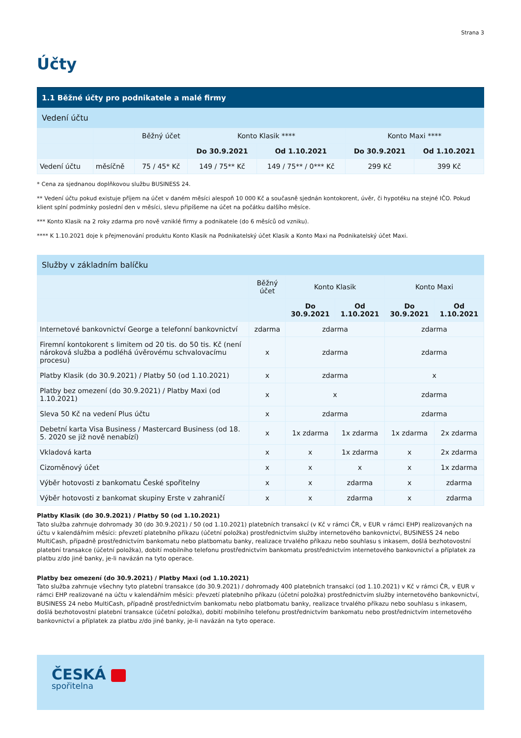Strana 3
Účty
1.1 Běžné účty pro podnikatele a malé firmy
Vedení účtu
| | | Běžný účet | Konto Klasik **** | | Konto Maxi **** | |
| --- | --- | --- | --- | --- | --- | --- |
| | | | Do 30.9.2021 | Od 1.10.2021 | Do 30.9.2021 | Od 1.10.2021 |
| Vedení účtu | měsíčně | 75 / 45* Kč | 149 / 75** Kč | 149 / 75** / 0*** Kč | 299 Kč | 399 Kč |
* Cena za sjednanou doplňkovou službu BUSINESS 24.
** Vedení účtu pokud existuje příjem na účet v daném měsíci alespoň 10 000 Kč a současně sjednán kontokorent, úvěr, či hypotéku na stejné IČO. Pokud klient splní podmínky poslední den v měsíci, slevu připíšeme na účet na počátku dalšího měsíce.
*** Konto Klasik na 2 roky zdarma pro nově vzniklé firmy a podnikatele (do 6 měsíců od vzniku).
**** K 1.10.2021 doje k přejmenování produktu Konto Klasik na Podnikatelský účet Klasik a Konto Maxi na Podnikatelský účet Maxi.
Služby v základním balíčku
| | Běžný účet | Konto Klasik | | Konto Maxi | |
| --- | --- | --- | --- | --- | --- |
| | | Do 30.9.2021 | Od 1.10.2021 | Do 30.9.2021 | Od 1.10.2021 |
| Internetové bankovnictví George a telefonní bankovnictví | zdarma | zdarma | | zdarma | |
| Firemní kontokorent s limitem od 20 tis. do 50 tis. Kč (není nároková služba a podléhá úvěrovému schvalovacímu procesu) | x | zdarma | | zdarma | |
| Platby Klasik (do 30.9.2021) / Platby 50 (od 1.10.2021) | x | zdarma | | x | |
| Platby bez omezení (do 30.9.2021) / Platby Maxi (od 1.10.2021) | x | x | | zdarma | |
| Sleva 50 Kč na vedení Plus účtu | x | zdarma | | zdarma | |
| Debetní karta Visa Business / Mastercard Business (od 18. 5. 2020 se již nově nenabízí) | x | 1x zdarma | 1x zdarma | 1x zdarma | 2x zdarma |
| Vkladová karta | x | x | 1x zdarma | x | 2x zdarma |
| Cizoměnový účet | x | x | x | x | 1x zdarma |
| Výběr hotovosti z bankomatu České spořitelny | x | x | zdarma | x | zdarma |
| Výběr hotovosti z bankomat skupiny Erste v zahraničí | x | x | zdarma | x | zdarma |
Platby Klasik (do 30.9.2021) / Platby 50 (od 1.10.2021)
Tato služba zahrnuje dohromady 30 (do 30.9.2021) / 50 (od 1.10.2021) platebních transakcí (v Kč v rámci ČR, v EUR v rámci EHP) realizovaných na účtu v kalendářním měsíci: převzetí platebního příkazu (účetní položka) prostřednictvím služby internetového bankovnictví, BUSINESS 24 nebo MultiCash, případně prostřednictvím bankomatu nebo platbomatu banky, realizace trvalého příkazu nebo souhlasu s inkasem, došlá bezhotovostní platební transakce (účetní položka), dobití mobilního telefonu prostřednictvím bankomatu prostřednictvím internetového bankovnictví a příplatek za platbu z/do jiné banky, je-li navázán na tyto operace.
Platby bez omezení (do 30.9.2021) / Platby Maxi (od 1.10.2021)
Tato služba zahrnuje všechny tyto platební transakce (do 30.9.2021) / dohromady 400 platebních transakcí (od 1.10.2021) v Kč v rámci ČR, v EUR v rámci EHP realizované na účtu v kalendářním měsíci: převzetí platebního příkazu (účetní položka) prostřednictvím služby internetového bankovnictví, BUSINESS 24 nebo MultiCash, případně prostřednictvím bankomatu nebo platbomatu banky, realizace trvalého příkazu nebo souhlasu s inkasem, došlá bezhotovostní platební transakce (účetní položka), dobití mobilního telefonu prostřednictvím bankomatu nebo prostřednictvím internetového bankovnictví a příplatek za platbu z/do jiné banky, je-li navázán na tyto operace.
ČESKÁ
spořitelna